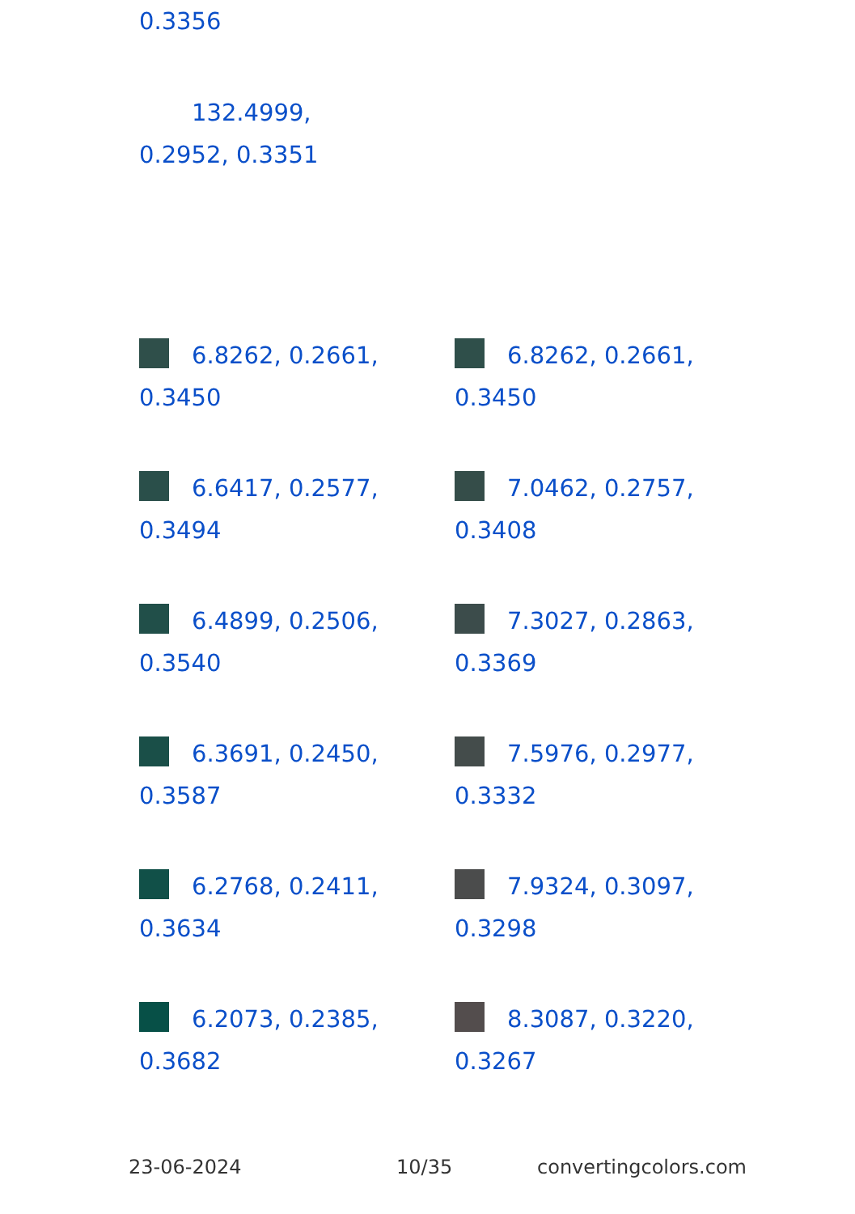0.3356
132.4999, 0.2952, 0.3351
6.8262, 0.2661, 0.3450
6.8262, 0.2661, 0.3450
6.6417, 0.2577, 0.3494
7.0462, 0.2757, 0.3408
6.4899, 0.2506, 0.3540
7.3027, 0.2863, 0.3369
6.3691, 0.2450, 0.3587
7.5976, 0.2977, 0.3332
6.2768, 0.2411, 0.3634
7.9324, 0.3097, 0.3298
6.2073, 0.2385, 0.3682
8.3087, 0.3220, 0.3267
23-06-2024 10/35 convertingcolors.com